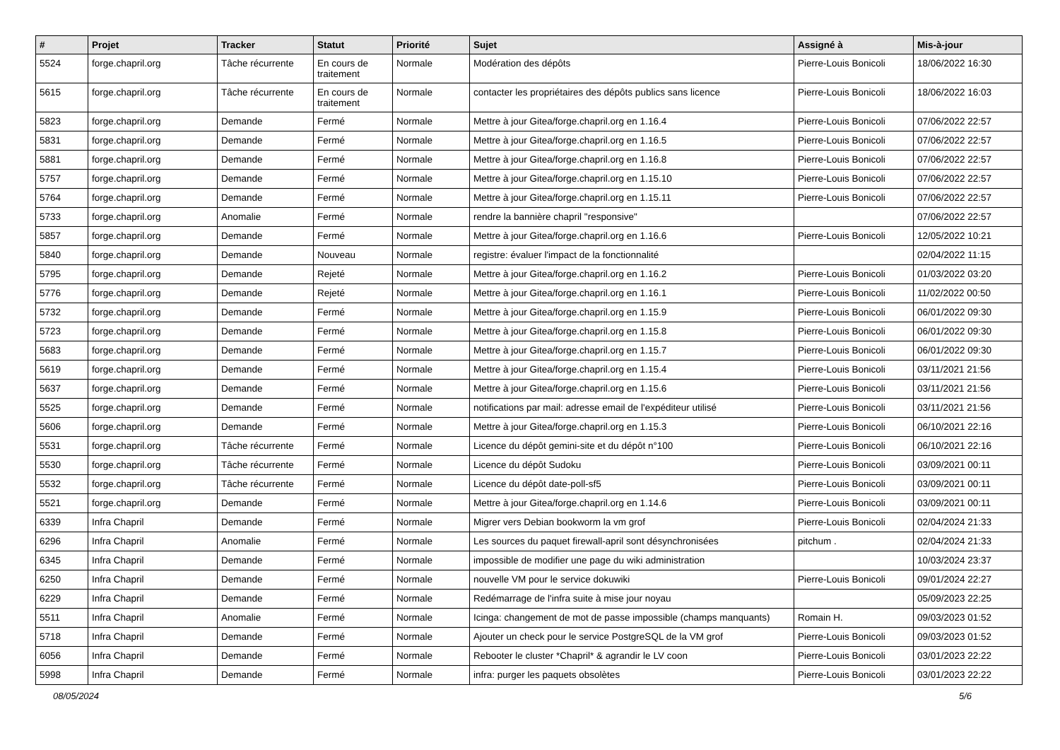| # | Projet | Tracker | Statut | Priorité | Sujet | Assigné à | Mis-à-jour |
| --- | --- | --- | --- | --- | --- | --- | --- |
| 5524 | forge.chapril.org | Tâche récurrente | En cours de traitement | Normale | Modération des dépôts | Pierre-Louis Bonicoli | 18/06/2022 16:30 |
| 5615 | forge.chapril.org | Tâche récurrente | En cours de traitement | Normale | contacter les propriétaires des dépôts publics sans licence | Pierre-Louis Bonicoli | 18/06/2022 16:03 |
| 5823 | forge.chapril.org | Demande | Fermé | Normale | Mettre à jour Gitea/forge.chapril.org en 1.16.4 | Pierre-Louis Bonicoli | 07/06/2022 22:57 |
| 5831 | forge.chapril.org | Demande | Fermé | Normale | Mettre à jour Gitea/forge.chapril.org en 1.16.5 | Pierre-Louis Bonicoli | 07/06/2022 22:57 |
| 5881 | forge.chapril.org | Demande | Fermé | Normale | Mettre à jour Gitea/forge.chapril.org en 1.16.8 | Pierre-Louis Bonicoli | 07/06/2022 22:57 |
| 5757 | forge.chapril.org | Demande | Fermé | Normale | Mettre à jour Gitea/forge.chapril.org en 1.15.10 | Pierre-Louis Bonicoli | 07/06/2022 22:57 |
| 5764 | forge.chapril.org | Demande | Fermé | Normale | Mettre à jour Gitea/forge.chapril.org en 1.15.11 | Pierre-Louis Bonicoli | 07/06/2022 22:57 |
| 5733 | forge.chapril.org | Anomalie | Fermé | Normale | rendre la bannière chapril "responsive" | | 07/06/2022 22:57 |
| 5857 | forge.chapril.org | Demande | Fermé | Normale | Mettre à jour Gitea/forge.chapril.org en 1.16.6 | Pierre-Louis Bonicoli | 12/05/2022 10:21 |
| 5840 | forge.chapril.org | Demande | Nouveau | Normale | registre: évaluer l'impact de la fonctionnalité | | 02/04/2022 11:15 |
| 5795 | forge.chapril.org | Demande | Rejeté | Normale | Mettre à jour Gitea/forge.chapril.org en 1.16.2 | Pierre-Louis Bonicoli | 01/03/2022 03:20 |
| 5776 | forge.chapril.org | Demande | Rejeté | Normale | Mettre à jour Gitea/forge.chapril.org en 1.16.1 | Pierre-Louis Bonicoli | 11/02/2022 00:50 |
| 5732 | forge.chapril.org | Demande | Fermé | Normale | Mettre à jour Gitea/forge.chapril.org en 1.15.9 | Pierre-Louis Bonicoli | 06/01/2022 09:30 |
| 5723 | forge.chapril.org | Demande | Fermé | Normale | Mettre à jour Gitea/forge.chapril.org en 1.15.8 | Pierre-Louis Bonicoli | 06/01/2022 09:30 |
| 5683 | forge.chapril.org | Demande | Fermé | Normale | Mettre à jour Gitea/forge.chapril.org en 1.15.7 | Pierre-Louis Bonicoli | 06/01/2022 09:30 |
| 5619 | forge.chapril.org | Demande | Fermé | Normale | Mettre à jour Gitea/forge.chapril.org en 1.15.4 | Pierre-Louis Bonicoli | 03/11/2021 21:56 |
| 5637 | forge.chapril.org | Demande | Fermé | Normale | Mettre à jour Gitea/forge.chapril.org en 1.15.6 | Pierre-Louis Bonicoli | 03/11/2021 21:56 |
| 5525 | forge.chapril.org | Demande | Fermé | Normale | notifications par mail: adresse email de l'expéditeur utilisé | Pierre-Louis Bonicoli | 03/11/2021 21:56 |
| 5606 | forge.chapril.org | Demande | Fermé | Normale | Mettre à jour Gitea/forge.chapril.org en 1.15.3 | Pierre-Louis Bonicoli | 06/10/2021 22:16 |
| 5531 | forge.chapril.org | Tâche récurrente | Fermé | Normale | Licence du dépôt gemini-site et du dépôt n°100 | Pierre-Louis Bonicoli | 06/10/2021 22:16 |
| 5530 | forge.chapril.org | Tâche récurrente | Fermé | Normale | Licence du dépôt Sudoku | Pierre-Louis Bonicoli | 03/09/2021 00:11 |
| 5532 | forge.chapril.org | Tâche récurrente | Fermé | Normale | Licence du dépôt date-poll-sf5 | Pierre-Louis Bonicoli | 03/09/2021 00:11 |
| 5521 | forge.chapril.org | Demande | Fermé | Normale | Mettre à jour Gitea/forge.chapril.org en 1.14.6 | Pierre-Louis Bonicoli | 03/09/2021 00:11 |
| 6339 | Infra Chapril | Demande | Fermé | Normale | Migrer vers Debian bookworm la vm grof | Pierre-Louis Bonicoli | 02/04/2024 21:33 |
| 6296 | Infra Chapril | Anomalie | Fermé | Normale | Les sources du paquet firewall-april sont désynchronisées | pitchum . | 02/04/2024 21:33 |
| 6345 | Infra Chapril | Demande | Fermé | Normale | impossible de modifier une page du wiki administration | | 10/03/2024 23:37 |
| 6250 | Infra Chapril | Demande | Fermé | Normale | nouvelle VM pour le service dokuwiki | Pierre-Louis Bonicoli | 09/01/2024 22:27 |
| 6229 | Infra Chapril | Demande | Fermé | Normale | Redémarrage de l'infra suite à mise jour noyau | | 05/09/2023 22:25 |
| 5511 | Infra Chapril | Anomalie | Fermé | Normale | Icinga: changement de mot de passe impossible (champs manquants) | Romain H. | 09/03/2023 01:52 |
| 5718 | Infra Chapril | Demande | Fermé | Normale | Ajouter un check pour le service PostgreSQL de la VM grof | Pierre-Louis Bonicoli | 09/03/2023 01:52 |
| 6056 | Infra Chapril | Demande | Fermé | Normale | Rebooter le cluster *Chapril* & agrandir le LV coon | Pierre-Louis Bonicoli | 03/01/2023 22:22 |
| 5998 | Infra Chapril | Demande | Fermé | Normale | infra: purger les paquets obsolètes | Pierre-Louis Bonicoli | 03/01/2023 22:22 |
08/05/2024 5/6